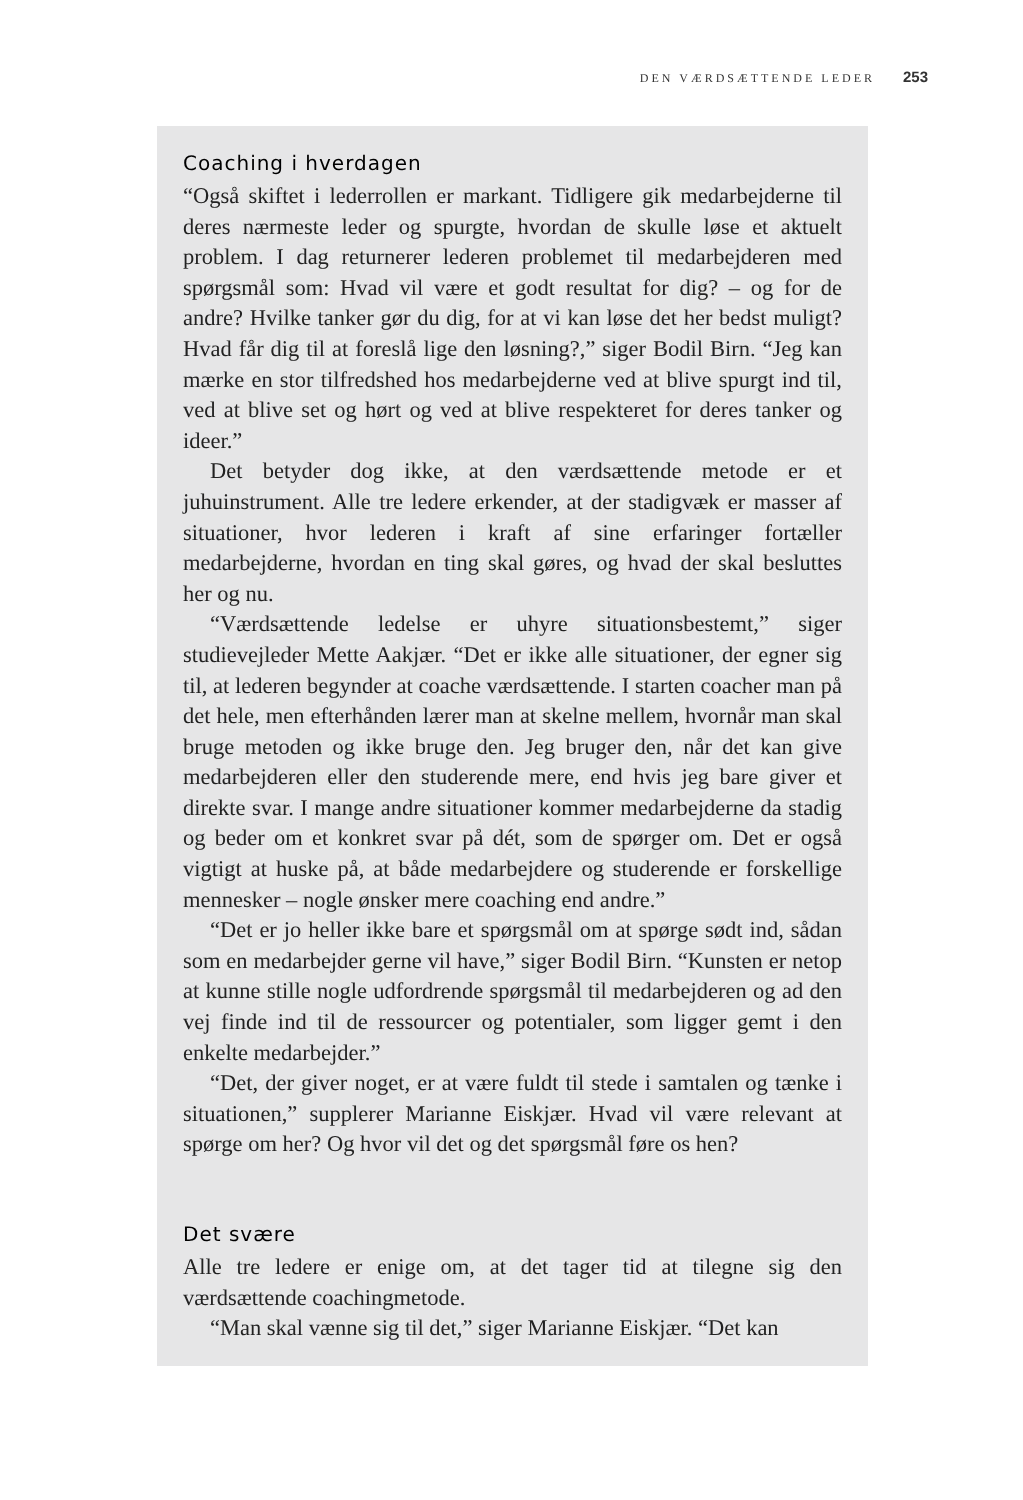DEN VÆRDSÆTTENDE LEDER 253
Coaching i hverdagen
“Også skiftet i lederrollen er markant. Tidligere gik medarbejderne til deres nærmeste leder og spurgte, hvordan de skulle løse et aktuelt problem. I dag returnerer lederen problemet til medarbejderen med spørgsmål som: Hvad vil være et godt resultat for dig? – og for de andre? Hvilke tanker gør du dig, for at vi kan løse det her bedst muligt? Hvad får dig til at foreslå lige den løsning?,” siger Bodil Birn. “Jeg kan mærke en stor tilfredshed hos medarbejderne ved at blive spurgt ind til, ved at blive set og hørt og ved at blive respekteret for deres tanker og ideer.”
Det betyder dog ikke, at den værdsættende metode er et juhuinstrument. Alle tre ledere erkender, at der stadigvæk er masser af situationer, hvor lederen i kraft af sine erfaringer fortæller medarbejderne, hvordan en ting skal gøres, og hvad der skal besluttes her og nu.
“Værdsættende ledelse er uhyre situationsbestemt,” siger studievejleder Mette Aakjær. “Det er ikke alle situationer, der egner sig til, at lederen begynder at coache værdsættende. I starten coacher man på det hele, men efterhånden lærer man at skelne mellem, hvornår man skal bruge metoden og ikke bruge den. Jeg bruger den, når det kan give medarbejderen eller den studerende mere, end hvis jeg bare giver et direkte svar. I mange andre situationer kommer medarbejderne da stadig og beder om et konkret svar på dét, som de spørger om. Det er også vigtigt at huske på, at både medarbejdere og studerende er forskellige mennesker – nogle ønsker mere coaching end andre.”
“Det er jo heller ikke bare et spørgsmål om at spørge sødt ind, sådan som en medarbejder gerne vil have,” siger Bodil Birn. “Kunsten er netop at kunne stille nogle udfordrende spørgsmål til medarbejderen og ad den vej finde ind til de ressourcer og potentialer, som ligger gemt i den enkelte medarbejder.”
“Det, der giver noget, er at være fuldt til stede i samtalen og tænke i situationen,” supplerer Marianne Eiskjær. Hvad vil være relevant at spørge om her? Og hvor vil det og det spørgsmål føre os hen?
Det svære
Alle tre ledere er enige om, at det tager tid at tilegne sig den værdsættende coachingmetode.
“Man skal vænne sig til det,” siger Marianne Eiskjær. “Det kan